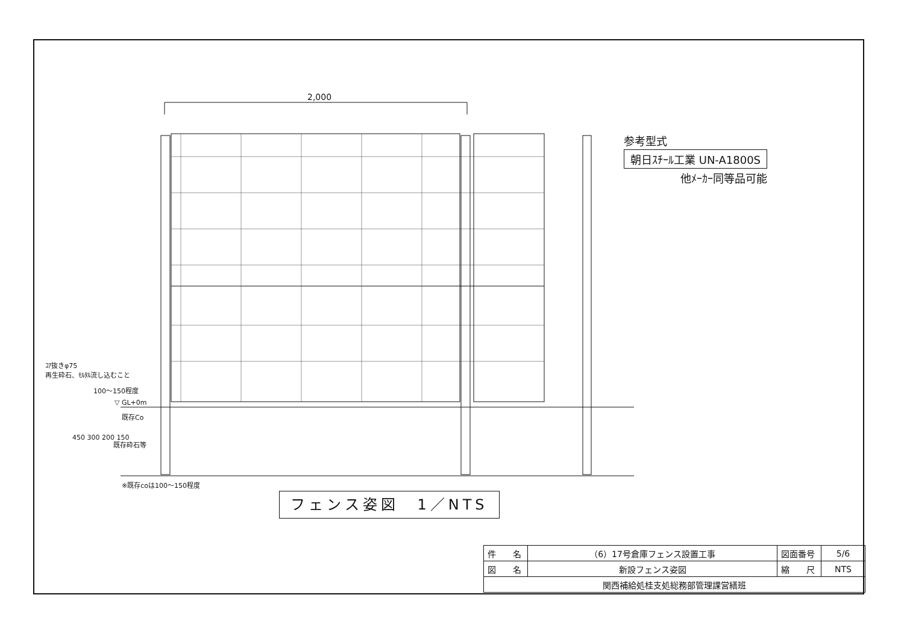2,000
参考型式
朝日ｽﾁｰﾙ工業 UN-A1800S
他ﾒｰｶｰ同等品可能
ｺｱ抜きφ75
再生砕石、ﾓﾙﾀﾙ流し込むこと
100～150程度
▽ GL+0m
既存Co
既存砕石等
450 300 200 150
※既存coは100～150程度
フェンス姿図　1／NTS
| 件 名 | （6）17号倉庫フェンス設置工事 | 図面番号 | 5/6 |
| 図 名 | 新設フェンス姿図 | 縮 尺 | NTS |
| 関西補給処桂支処総務部管理課営繕班 | | | |